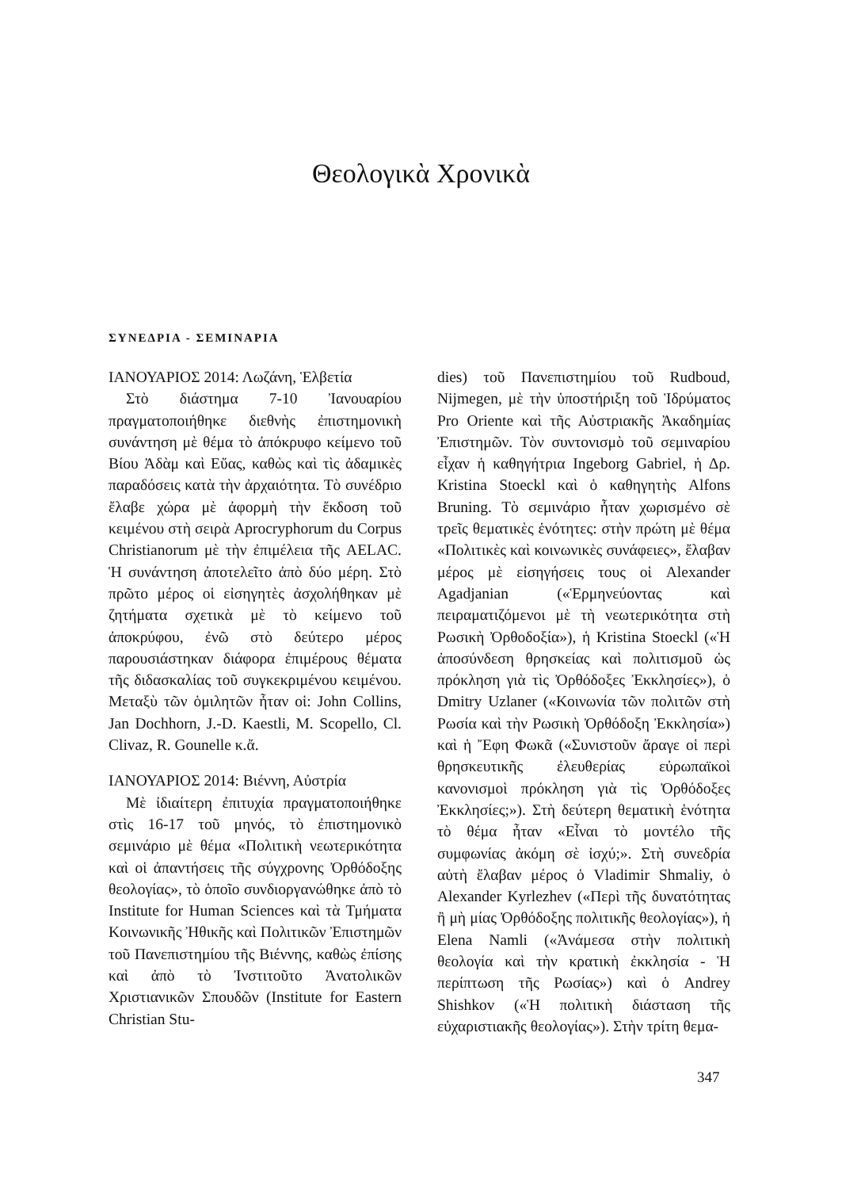Θεολογικὰ Χρονικὰ
ΣΥΝΕΔΡΙΑ - ΣΕΜΙΝΑΡΙΑ
ΙΑΝΟΥΑΡΙΟΣ 2014: Λωζάνη, Ἑλβετία
Στὸ διάστημα 7-10 Ἰανουαρίου πραγματοποιήθηκε διεθνὴς ἐπιστημονικὴ συνάντηση μὲ θέμα τὸ ἀπόκρυφο κείμενο τοῦ Βίου Ἀδὰμ καὶ Εὔας, καθὼς καὶ τὶς ἀδαμικὲς παραδόσεις κατὰ τὴν ἀρχαιότητα. Τὸ συνέδριο ἔλαβε χώρα μὲ ἀφορμὴ τὴν ἔκδοση τοῦ κειμένου στὴ σειρὰ Aprocryphorum du Corpus Christianorum μὲ τὴν ἐπιμέλεια τῆς AELAC. Ἡ συνάντηση ἀποτελεῖτο ἀπὸ δύο μέρη. Στὸ πρῶτο μέρος οἱ εἰσηγητὲς ἀσχολήθηκαν μὲ ζητήματα σχετικὰ μὲ τὸ κείμενο τοῦ ἀποκρύφου, ἐνῶ στὸ δεύτερο μέρος παρουσιάστηκαν διάφορα ἐπιμέρους θέματα τῆς διδασκαλίας τοῦ συγκεκριμένου κειμένου. Μεταξὺ τῶν ὁμιλητῶν ἦταν οἱ: John Collins, Jan Dochhorn, J.-D. Kaestli, M. Scopello, Cl. Clivaz, R. Gounelle κ.ἄ.
ΙΑΝΟΥΑΡΙΟΣ 2014: Βιέννη, Αὐστρία
Μὲ ἰδιαίτερη ἐπιτυχία πραγματοποιήθηκε στὶς 16-17 τοῦ μηνός, τὸ ἐπιστημονικὸ σεμινάριο μὲ θέμα «Πολιτικὴ νεωτερικότητα καὶ οἱ ἀπαντήσεις τῆς σύγχρονης Ὀρθόδοξης θεολογίας», τὸ ὁποῖο συνδιοργανώθηκε ἀπὸ τὸ Institute for Human Sciences καὶ τὰ Τμήματα Κοινωνικῆς Ἠθικῆς καὶ Πολιτικῶν Ἐπιστημῶν τοῦ Πανεπιστημίου τῆς Βιέννης, καθὼς ἐπίσης καὶ ἀπὸ τὸ Ἰνστιτοῦτο Ἀνατολικῶν Χριστιανικῶν Σπουδῶν (Institute for Eastern Christian Stu-
dies) τοῦ Πανεπιστημίου τοῦ Rudboud, Nijmegen, μὲ τὴν ὑποστήριξη τοῦ Ἱδρύματος Pro Oriente καὶ τῆς Αὐστριακῆς Ἀκαδημίας Ἐπιστημῶν. Τὸν συντονισμὸ τοῦ σεμιναρίου εἶχαν ἡ καθηγήτρια Ingeborg Gabriel, ἡ Δρ. Kristina Stoeckl καὶ ὁ καθηγητὴς Alfons Bruning. Τὸ σεμινάριο ἦταν χωρισμένο σὲ τρεῖς θεματικὲς ἑνότητες: στὴν πρώτη μὲ θέμα «Πολιτικὲς καὶ κοινωνικὲς συνάφειες», ἔλαβαν μέρος μὲ εἰσηγήσεις τους οἱ Alexander Agadjanian («Ἑρμηνεύοντας καὶ πειραματιζόμενοι μὲ τὴ νεωτερικότητα στὴ Ρωσικὴ Ὀρθοδοξία»), ἡ Kristina Stoeckl («Ἡ ἀποσύνδεση θρησκείας καὶ πολιτισμοῦ ὡς πρόκληση γιὰ τὶς Ὀρθόδοξες Ἐκκλησίες»), ὁ Dmitry Uzlaner («Κοινωνία τῶν πολιτῶν στὴ Ρωσία καὶ τὴν Ρωσικὴ Ὀρθόδοξη Ἐκκλησία») καὶ ἡ Ἔφη Φωκᾶ («Συνιστοῦν ἄραγε οἱ περὶ θρησκευτικῆς ἐλευθερίας εὐρωπαϊκοὶ κανονισμοὶ πρόκληση γιὰ τὶς Ὀρθόδοξες Ἐκκλησίες;»). Στὴ δεύτερη θεματικὴ ἑνότητα τὸ θέμα ἦταν «Εἶναι τὸ μοντέλο τῆς συμφωνίας ἀκόμη σὲ ἰσχύ;». Στὴ συνεδρία αὐτὴ ἔλαβαν μέρος ὁ Vladimir Shmaliy, ὁ Alexander Kyrlezhev («Περὶ τῆς δυνατότητας ἢ μὴ μίας Ὀρθόδοξης πολιτικῆς θεολογίας»), ἡ Elena Namli («Ἀνάμεσα στὴν πολιτικὴ θεολογία καὶ τὴν κρατικὴ ἐκκλησία - Ἡ περίπτωση τῆς Ρωσίας») καὶ ὁ Andrey Shishkov («Ἡ πολιτικὴ διάσταση τῆς εὐχαριστιακῆς θεολογίας»). Στὴν τρίτη θεμα-
347